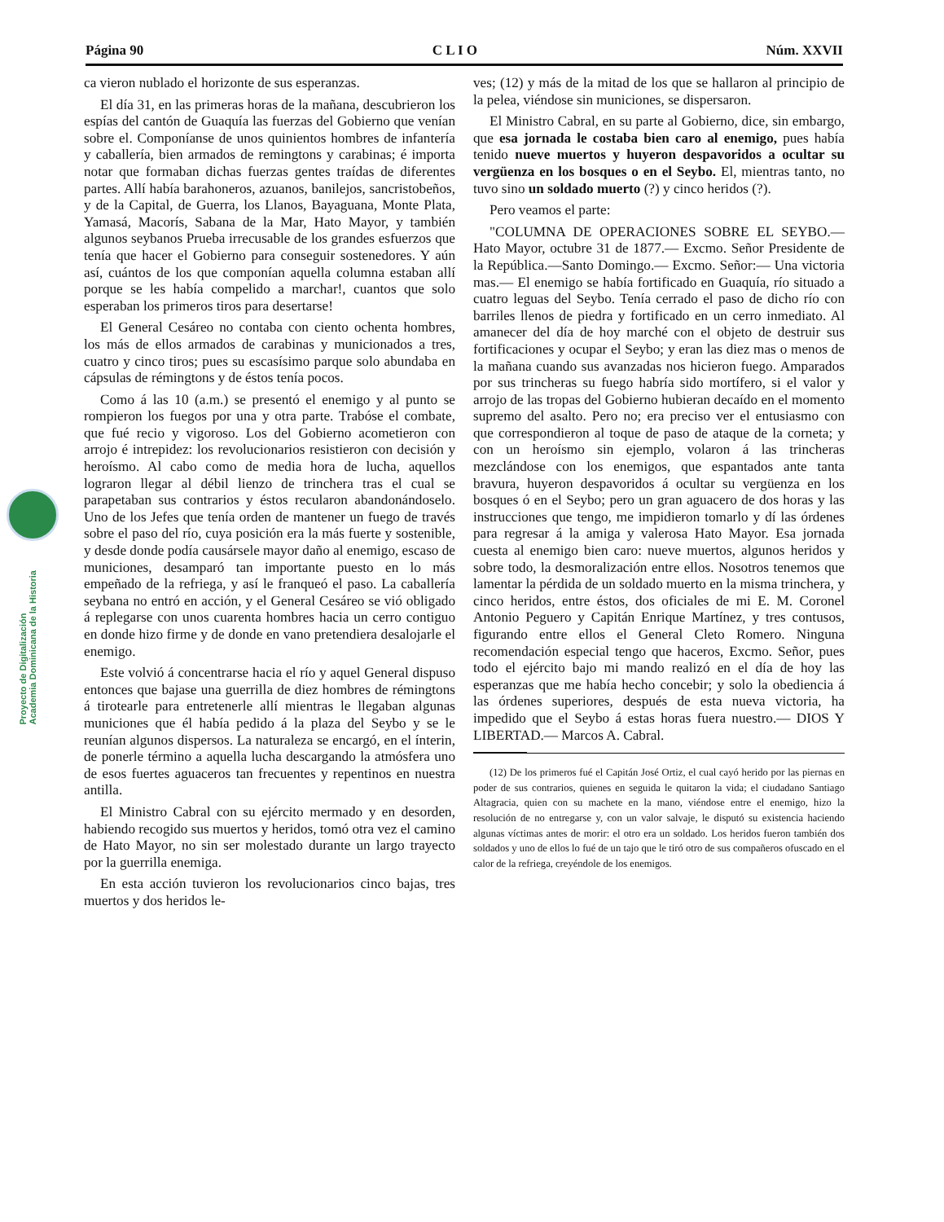Página 90 C L I O Núm. XXVII
Proyecto de Digitalización
Academia Dominicana de la Historia
ca vieron nublado el horizonte de sus esperanzas.
El día 31, en las primeras horas de la mañana, descubrieron los espías del cantón de Guaquía las fuerzas del Gobierno que venían sobre el. Componíanse de unos quinientos hombres de infantería y caballería, bien armados de remingtons y carabinas; é importa notar que formaban dichas fuerzas gentes traídas de diferentes partes. Allí había barahoneros, azuanos, banilejos, sancristobeños, y de la Capital, de Guerra, los Llanos, Bayaguana, Monte Plata, Yamasá, Macorís, Sabana de la Mar, Hato Mayor, y también algunos seybanos Prueba irrecusable de los grandes esfuerzos que tenía que hacer el Gobierno para conseguir sostenedores. Y aún así, cuántos de los que componían aquella columna estaban allí porque se les había compelido a marchar!, cuantos que solo esperaban los primeros tiros para desertarse!
El General Cesáreo no contaba con ciento ochenta hombres, los más de ellos armados de carabinas y municionados a tres, cuatro y cinco tiros; pues su escasísimo parque solo abundaba en cápsulas de rémingtons y de éstos tenía pocos.
Como á las 10 (a.m.) se presentó el enemigo y al punto se rompieron los fuegos por una y otra parte. Trabóse el combate, que fué recio y vigoroso. Los del Gobierno acometieron con arrojo é intrepidez: los revolucionarios resistieron con decisión y heroísmo. Al cabo como de media hora de lucha, aquellos lograron llegar al débil lienzo de trinchera tras el cual se parapetaban sus contrarios y éstos recularon abandonándoselo. Uno de los Jefes que tenía orden de mantener un fuego de través sobre el paso del río, cuya posición era la más fuerte y sostenible, y desde donde podía causársele mayor daño al enemigo, escaso de municiones, desamparó tan importante puesto en lo más empeñado de la refriega, y así le franqueó el paso. La caballería seybana no entró en acción, y el General Cesáreo se vió obligado á replegarse con unos cuarenta hombres hacia un cerro contiguo en donde hizo firme y de donde en vano pretendiera desalojarle el enemigo.
Este volvió á concentrarse hacia el río y aquel General dispuso entonces que bajase una guerrilla de diez hombres de rémingtons á tirotearle para entretenerle allí mientras le llegaban algunas municiones que él había pedido á la plaza del Seybo y se le reunían algunos dispersos. La naturaleza se encargó, en el ínterin, de ponerle término a aquella lucha descargando la atmósfera uno de esos fuertes aguaceros tan frecuentes y repentinos en nuestra antilla.
El Ministro Cabral con su ejército mermado y en desorden, habiendo recogido sus muertos y heridos, tomó otra vez el camino de Hato Mayor, no sin ser molestado durante un largo trayecto por la guerrilla enemiga.
En esta acción tuvieron los revolucionarios cinco bajas, tres muertos y dos heridos le-
ves; (12) y más de la mitad de los que se hallaron al principio de la pelea, viéndose sin municiones, se dispersaron.
El Ministro Cabral, en su parte al Gobierno, dice, sin embargo, que esa jornada le costaba bien caro al enemigo, pues había tenido nueve muertos y huyeron despavoridos a ocultar su vergüenza en los bosques o en el Seybo. El, mientras tanto, no tuvo sino un soldado muerto (?) y cinco heridos (?).
Pero veamos el parte:
"COLUMNA DE OPERACIONES SOBRE EL SEYBO.— Hato Mayor, octubre 31 de 1877.— Excmo. Señor Presidente de la República.—Santo Domingo.— Excmo. Señor:— Una victoria mas.— El enemigo se había fortificado en Guaquía, río situado a cuatro leguas del Seybo. Tenía cerrado el paso de dicho río con barriles llenos de piedra y fortificado en un cerro inmediato. Al amanecer del día de hoy marché con el objeto de destruir sus fortificaciones y ocupar el Seybo; y eran las diez mas o menos de la mañana cuando sus avanzadas nos hicieron fuego. Amparados por sus trincheras su fuego habría sido mortífero, si el valor y arrojo de las tropas del Gobierno hubieran decaído en el momento supremo del asalto. Pero no; era preciso ver el entusiasmo con que correspondieron al toque de paso de ataque de la corneta; y con un heroísmo sin ejemplo, volaron á las trincheras mezclándose con los enemigos, que espantados ante tanta bravura, huyeron despavoridos á ocultar su vergüenza en los bosques ó en el Seybo; pero un gran aguacero de dos horas y las instrucciones que tengo, me impidieron tomarlo y dí las órdenes para regresar á la amiga y valerosa Hato Mayor. Esa jornada cuesta al enemigo bien caro: nueve muertos, algunos heridos y sobre todo, la desmoralización entre ellos. Nosotros tenemos que lamentar la pérdida de un soldado muerto en la misma trinchera, y cinco heridos, entre éstos, dos oficiales de mi E. M. Coronel Antonio Peguero y Capitán Enrique Martínez, y tres contusos, figurando entre ellos el General Cleto Romero. Ninguna recomendación especial tengo que haceros, Excmo. Señor, pues todo el ejército bajo mi mando realizó en el día de hoy las esperanzas que me había hecho concebir; y solo la obediencia á las órdenes superiores, después de esta nueva victoria, ha impedido que el Seybo á estas horas fuera nuestro.— DIOS Y LIBERTAD.— Marcos A. Cabral.
(12) De los primeros fué el Capitán José Ortiz, el cual cayó herido por las piernas en poder de sus contrarios, quienes en seguida le quitaron la vida; el ciudadano Santiago Altagracia, quien con su machete en la mano, viéndose entre el enemigo, hizo la resolución de no entregarse y, con un valor salvaje, le disputó su existencia haciendo algunas víctimas antes de morir: el otro era un soldado. Los heridos fueron también dos soldados y uno de ellos lo fué de un tajo que le tiró otro de sus compañeros ofuscado en el calor de la refriega, creyéndole de los enemigos.